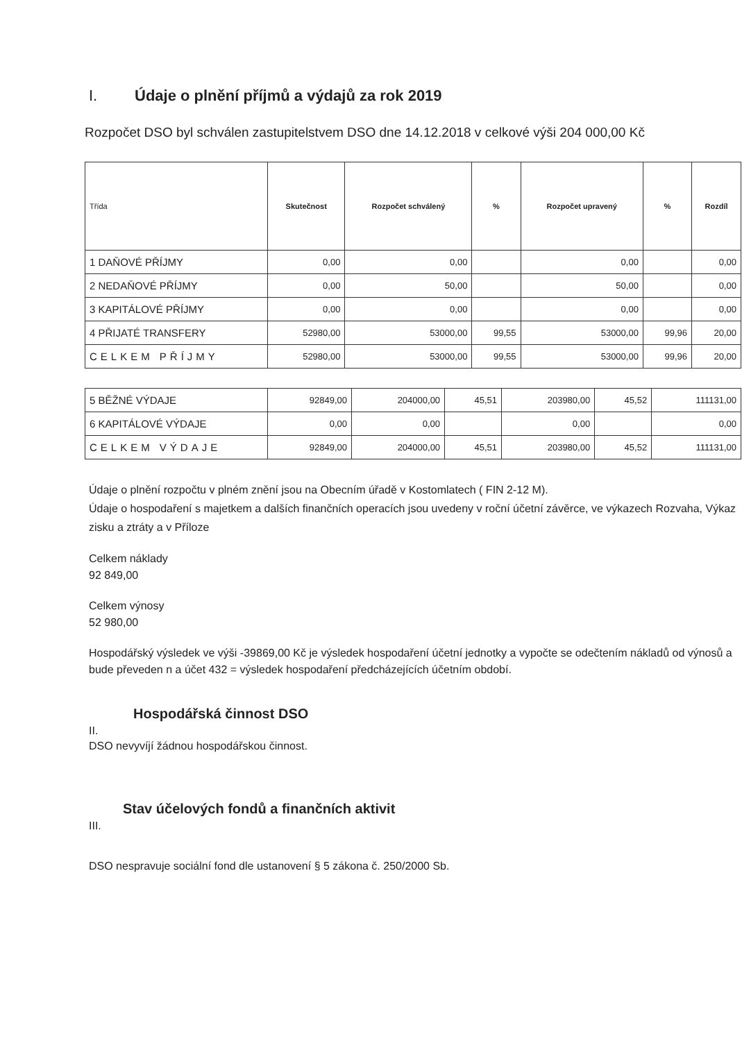I. Údaje o plnění příjmů a výdajů za rok 2019
Rozpočet DSO byl schválen zastupitelstvem DSO dne 14.12.2018 v celkové výši 204 000,00 Kč
| Třída | Skutečnost | Rozpočet schválený | % | Rozpočet upravený | % | Rozdíl |
| --- | --- | --- | --- | --- | --- | --- |
| 1 DAŇOVÉ PŘÍJMY | 0,00 | 0,00 | | 0,00 | | 0,00 |
| 2 NEDAŇOVÉ PŘÍJMY | 0,00 | 50,00 | | 50,00 | | 0,00 |
| 3 KAPITÁLOVÉ PŘÍJMY | 0,00 | 0,00 | | 0,00 | | 0,00 |
| 4 PŘIJATÉ TRANSFERY | 52980,00 | 53000,00 | 99,55 | 53000,00 | 99,96 | 20,00 |
| CELKEM PŘÍJMY | 52980,00 | 53000,00 | 99,55 | 53000,00 | 99,96 | 20,00 |
| 5 BĚŽNÉ VÝDAJE | 92849,00 | 204000,00 | 45,51 | 203980,00 | 45,52 | 111131,00 |
| 6 KAPITÁLOVÉ VÝDAJE | 0,00 | 0,00 | | 0,00 | | 0,00 |
| CELKEM VÝDAJE | 92849,00 | 204000,00 | 45,51 | 203980,00 | 45,52 | 111131,00 |
Údaje o plnění rozpočtu v plném znění jsou na Obecním úřadě v Kostomlatech ( FIN 2-12 M).
Údaje o hospodaření s majetkem a dalších finančních operacích jsou uvedeny v roční účetní závěrce, ve výkazech Rozvaha, Výkaz zisku a ztráty a v Příloze
Celkem náklady
92 849,00
Celkem výnosy
52 980,00
Hospodářský výsledek ve výši -39869,00 Kč je výsledek hospodaření účetní jednotky a vypočte se odečtením nákladů od výnosů a bude převeden n a účet 432 = výsledek hospodaření předcházejících účetním období.
Hospodářská činnost DSO
II.
DSO nevyvíjí žádnou hospodářskou činnost.
Stav účelových fondů a finančních aktivit
III.
DSO nespravuje sociální fond dle ustanovení § 5 zákona č. 250/2000 Sb.